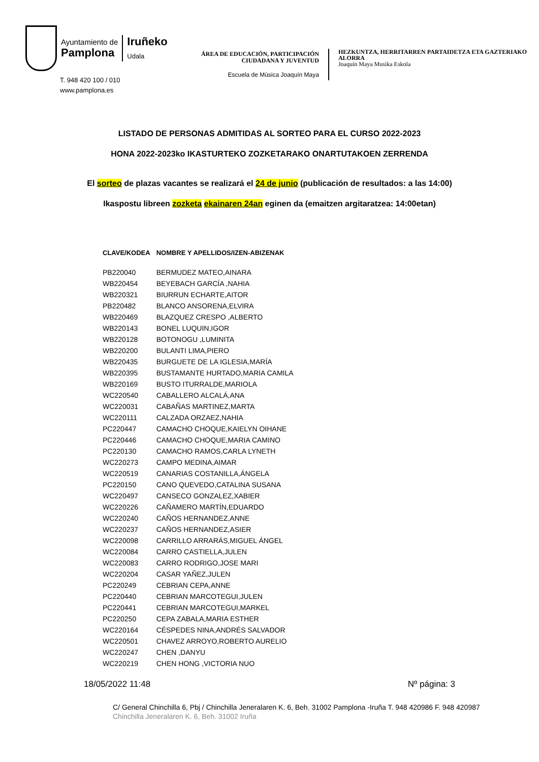Ayuntamiento de
Pamplona
Iruñeko
Udala
T. 948 420 100 / 010
www.pamplona.es
ÁREA DE EDUCACIÓN, PARTICIPACIÓN CIUDADANA Y JUVENTUD
Escuela de Música Joaquín Maya
HEZKUNTZA, HERRITARREN PARTAIDETZA ETA GAZTERIAKO ALORRA
Joaquín Maya Musika Eskola
LISTADO DE PERSONAS ADMITIDAS AL SORTEO PARA EL CURSO 2022-2023
HONA 2022-2023ko IKASTURTEKO ZOZKETARAKO ONARTUTAKOEN ZERRENDA
El sorteo de plazas vacantes se realizará el 24 de junio (publicación de resultados: a las 14:00)
Ikaspostu libreen zozketa ekainaren 24an eginen da (emaitzen argitaratzea: 14:00etan)
| CLAVE/KODEA | NOMBRE Y APELLIDOS/IZEN-ABIZENAK |
| --- | --- |
| PB220040 | BERMUDEZ MATEO,AINARA |
| WB220454 | BEYEBACH GARCÍA ,NAHIA |
| WB220321 | BIURRUN ECHARTE,AITOR |
| PB220482 | BLANCO ANSORENA,ELVIRA |
| WB220469 | BLAZQUEZ CRESPO ,ALBERTO |
| WB220143 | BONEL LUQUIN,IGOR |
| WB220128 | BOTONOGU ,LUMINITA |
| WB220200 | BULANTI LIMA,PIERO |
| WB220435 | BURGUETE DE LA IGLESIA,MARÍA |
| WB220395 | BUSTAMANTE HURTADO,MARIA CAMILA |
| WB220169 | BUSTO ITURRALDE,MARIOLA |
| WC220540 | CABALLERO ALCALÁ,ANA |
| WC220031 | CABAÑAS MARTINEZ,MARTA |
| WC220111 | CALZADA ORZAEZ,NAHIA |
| PC220447 | CAMACHO CHOQUE,KAIELYN OIHANE |
| PC220446 | CAMACHO CHOQUE,MARIA CAMINO |
| PC220130 | CAMACHO RAMOS,CARLA LYNETH |
| WC220273 | CAMPO MEDINA,AIMAR |
| WC220519 | CANARIAS COSTANILLA,ÁNGELA |
| PC220150 | CANO QUEVEDO,CATALINA SUSANA |
| WC220497 | CANSECO GONZALEZ,XABIER |
| WC220226 | CAÑAMERO MARTÍN,EDUARDO |
| WC220240 | CAÑOS HERNANDEZ,ANNE |
| WC220237 | CAÑOS HERNANDEZ,ASIER |
| WC220098 | CARRILLO ARRARÁS,MIGUEL ÁNGEL |
| WC220084 | CARRO CASTIELLA,JULEN |
| WC220083 | CARRO RODRIGO,JOSE MARI |
| WC220204 | CASAR YAÑEZ,JULEN |
| PC220249 | CEBRIAN CEPA,ANNE |
| PC220440 | CEBRIAN MARCOTEGUI,JULEN |
| PC220441 | CEBRIAN MARCOTEGUI,MARKEL |
| PC220250 | CEPA ZABALA,MARIA ESTHER |
| WC220164 | CÉSPEDES NINA,ANDRÉS SALVADOR |
| WC220501 | CHAVEZ ARROYO,ROBERTO AURELIO |
| WC220247 | CHEN ,DANYU |
| WC220219 | CHEN HONG ,VICTORIA NUO |
18/05/2022 11:48 Nº página: 3
C/ General Chinchilla 6, Pbj / Chinchilla Jeneralaren K. 6, Beh. 31002 Pamplona -Iruña T. 948 420986 F. 948 420987
Chinchilla Jeneralaren K. 6, Beh. 31002 Iruña